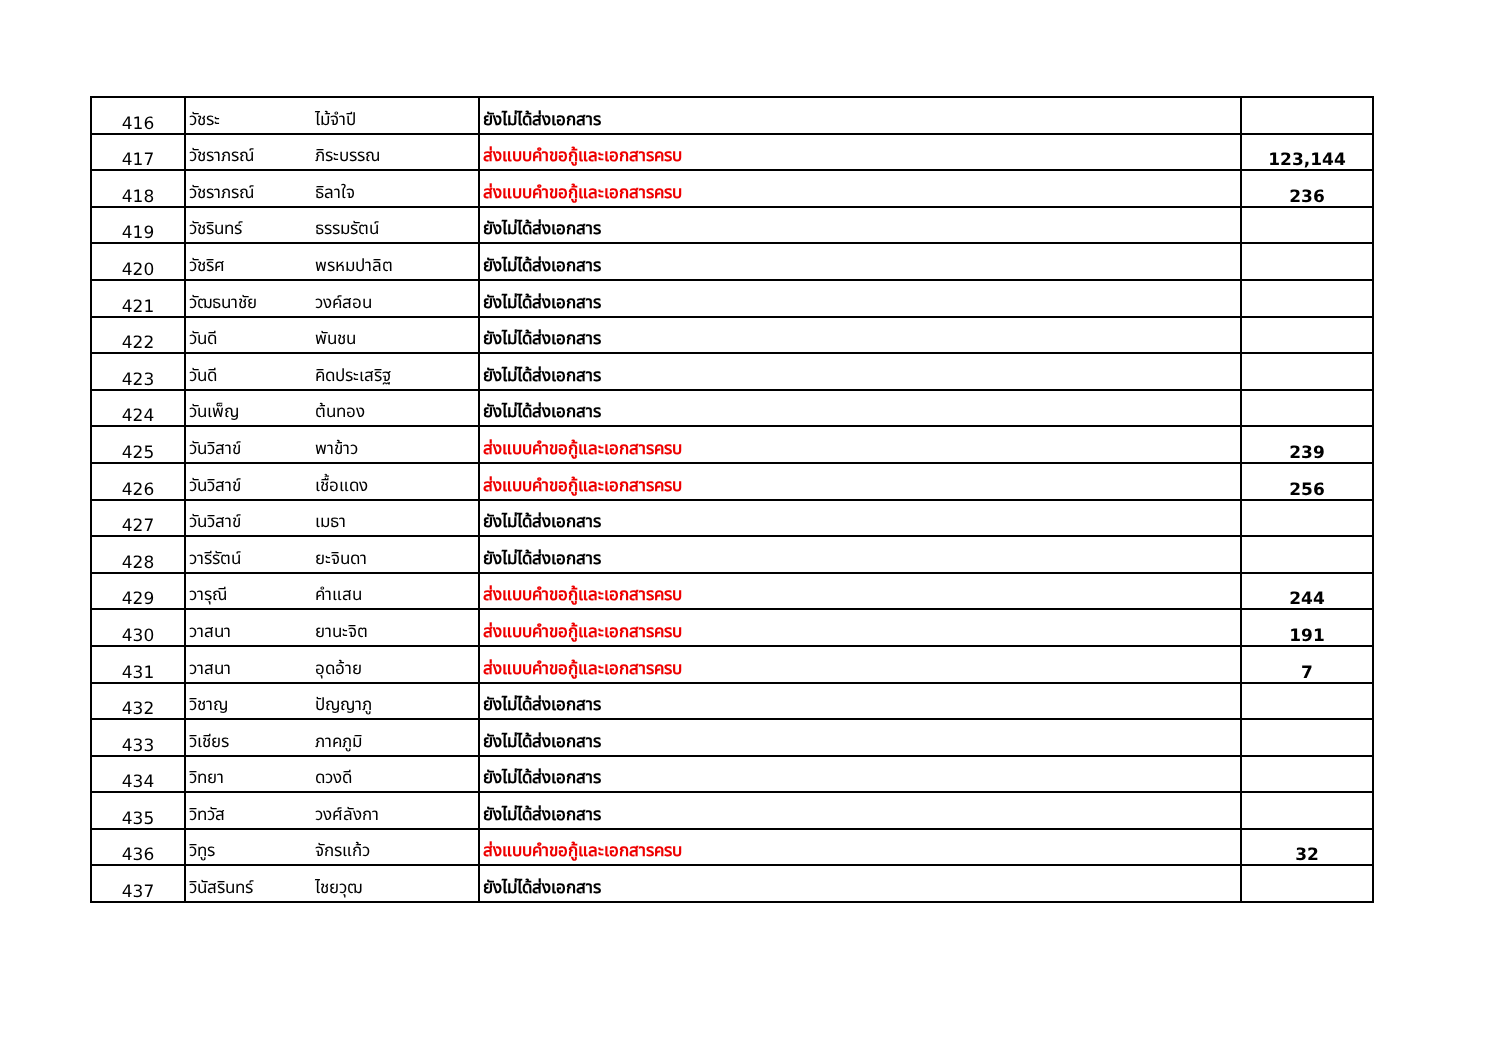| 416 | วัชระ | ไม้จำปี | ยังไม่ได้ส่งเอกสาร | |
| 417 | วัชราภรณ์ | ภิระบรรณ | ส่งแบบคำขอกู้และเอกสารครบ | 123,144 |
| 418 | วัชราภรณ์ | ธิลาใจ | ส่งแบบคำขอกู้และเอกสารครบ | 236 |
| 419 | วัชรินทร์ | ธรรมรัตน์ | ยังไม่ได้ส่งเอกสาร | |
| 420 | วัชริศ | พรหมปาลิต | ยังไม่ได้ส่งเอกสาร | |
| 421 | วัฒธนาชัย | วงค์สอน | ยังไม่ได้ส่งเอกสาร | |
| 422 | วันดี | พันชน | ยังไม่ได้ส่งเอกสาร | |
| 423 | วันดี | คิดประเสริฐ | ยังไม่ได้ส่งเอกสาร | |
| 424 | วันเพ็ญ | ต้นทอง | ยังไม่ได้ส่งเอกสาร | |
| 425 | วันวิสาข์ | พาข้าว | ส่งแบบคำขอกู้และเอกสารครบ | 239 |
| 426 | วันวิสาข์ | เชื้อแดง | ส่งแบบคำขอกู้และเอกสารครบ | 256 |
| 427 | วันวิสาข์ | เมธา | ยังไม่ได้ส่งเอกสาร | |
| 428 | วารีรัตน์ | ยะจินดา | ยังไม่ได้ส่งเอกสาร | |
| 429 | วารุณี | คำแสน | ส่งแบบคำขอกู้และเอกสารครบ | 244 |
| 430 | วาสนา | ยานะจิต | ส่งแบบคำขอกู้และเอกสารครบ | 191 |
| 431 | วาสนา | อุดอ้าย | ส่งแบบคำขอกู้และเอกสารครบ | 7 |
| 432 | วิชาญ | ปัญญาภู | ยังไม่ได้ส่งเอกสาร | |
| 433 | วิเชียร | ภาคภูมิ | ยังไม่ได้ส่งเอกสาร | |
| 434 | วิทยา | ดวงดี | ยังไม่ได้ส่งเอกสาร | |
| 435 | วิทวัส | วงศ์ลังกา | ยังไม่ได้ส่งเอกสาร | |
| 436 | วิทูร | จักรแก้ว | ส่งแบบคำขอกู้และเอกสารครบ | 32 |
| 437 | วินัสรินทร์ | ไชยวุฒ | ยังไม่ได้ส่งเอกสาร | |